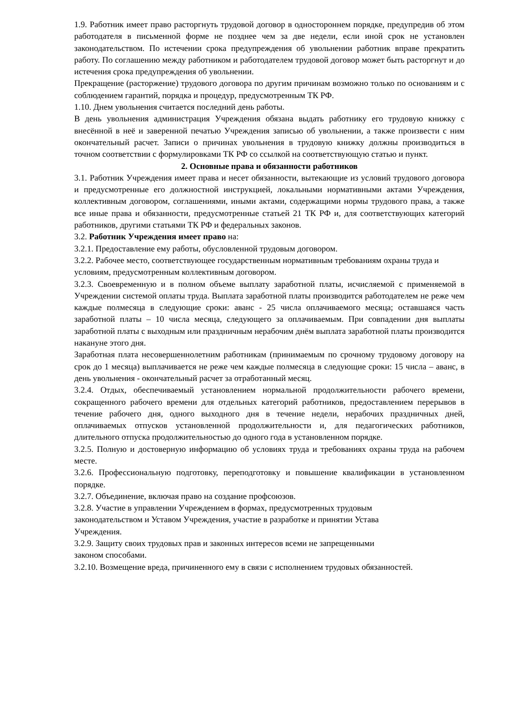1.9. Работник имеет право расторгнуть трудовой договор в одностороннем порядке, предупредив об этом работодателя в письменной форме не позднее чем за две недели, если иной срок не установлен законодательством. По истечении срока предупреждения об увольнении работник вправе прекратить работу. По соглашению между работником и работодателем трудовой договор может быть расторгнут и до истечения срока предупреждения об увольнении.
Прекращение (расторжение) трудового договора по другим причинам возможно только по основаниям и с соблюдением гарантий, порядка и процедур, предусмотренным ТК РФ.
1.10. Днем увольнения считается последний день работы.
В день увольнения администрация Учреждения обязана выдать работнику его трудовую книжку с внесённой в неё и заверенной печатью Учреждения записью об увольнении, а также произвести с ним окончательный расчет. Записи о причинах увольнения в трудовую книжку должны производиться в точном соответствии с формулировками ТК РФ со ссылкой на соответствующую статью и пункт.
2. Основные права и обязанности работников
3.1. Работник Учреждения имеет права и несет обязанности, вытекающие из условий трудового договора и предусмотренные его должностной инструкцией, локальными нормативными актами Учреждения, коллективным договором, соглашениями, иными актами, содержащими нормы трудового права, а также все иные права и обязанности, предусмотренные статьей 21 ТК РФ и, для соответствующих категорий работников, другими статьями ТК РФ и федеральных законов.
3.2. Работник Учреждения имеет право на:
3.2.1. Предоставление ему работы, обусловленной трудовым договором.
3.2.2. Рабочее место, соответствующее государственным нормативным требованиям охраны труда и условиям, предусмотренным коллективным договором.
3.2.3. Своевременную и в полном объеме выплату заработной платы, исчисляемой с применяемой в Учреждении системой оплаты труда. Выплата заработной платы производится работодателем не реже чем каждые полмесяца в следующие сроки: аванс - 25 числа оплачиваемого месяца; оставшаяся часть заработной платы – 10 числа месяца, следующего за оплачиваемым. При совпадении дня выплаты заработной платы с выходным или праздничным нерабочим днём выплата заработной платы производится накануне этого дня.
Заработная плата несовершеннолетним работникам (принимаемым по срочному трудовому договору на срок до 1 месяца) выплачивается не реже чем каждые полмесяца в следующие сроки: 15 числа – аванс, в день увольнения - окончательный расчет за отработанный месяц.
3.2.4. Отдых, обеспечиваемый установлением нормальной продолжительности рабочего времени, сокращенного рабочего времени для отдельных категорий работников, предоставлением перерывов в течение рабочего дня, одного выходного дня в течение недели, нерабочих праздничных дней, оплачиваемых отпусков установленной продолжительности и, для педагогических работников, длительного отпуска продолжительностью до одного года в установленном порядке.
3.2.5. Полную и достоверную информацию об условиях труда и требованиях охраны труда на рабочем месте.
3.2.6. Профессиональную подготовку, переподготовку и повышение квалификации в установленном порядке.
3.2.7. Объединение, включая право на создание профсоюзов.
3.2.8. Участие в управлении Учреждением в формах, предусмотренных трудовым
законодательством и Уставом Учреждения, участие в разработке и принятии Устава
Учреждения.
3.2.9. Защиту своих трудовых прав и законных интересов всеми не запрещенными
законом способами.
3.2.10. Возмещение вреда, причиненного ему в связи с исполнением трудовых обязанностей.